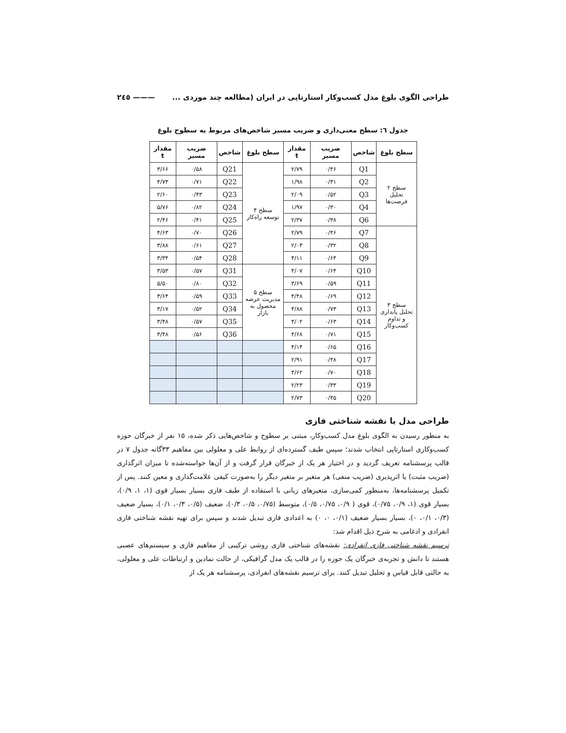طراحی الگوی بلوغ مدل کسب‌وکار استارتاپی در ایران (مطالعه چند موردی ... ——— ٢٤٥
جدول ٦: سطح معنی‌داری و ضریب مسیر شاخص‌های مربوط به سطوح بلوغ
| سطح بلوغ | شاخص | ضریب مسیر | مقدار t | سطح بلوغ | شاخص | ضریب مسیر | مقدار t |
| --- | --- | --- | --- | --- | --- | --- | --- |
| سطح ۲ تحلیل فرصت‌ها | Q1 | ۰/۴۶ | ۲/۷۹ | سطح ۴ توسعه راه‌کار | Q21 | ۰/۵۸ | ۳/۶۶ |
| | Q2 | ۰/۳۱ | ۱/۹۸ | | Q22 | ۰/۷۱ | ۴/۷۳ |
| | Q3 | ۰/۵۲ | ۲/۰۹ | | Q23 | ۰/۴۳ | ۲/۶۰ |
| | Q4 | ۰/۳۰ | ۱/۹۷ | | Q24 | ۰/۸۲ | ۵/۷۶ |
| | Q6 | ۰/۳۸ | ۲/۳۷ | | Q25 | ۰/۴۱ | ۲/۴۶ |
| سطح ۳ تحلیل پایداری و تداوم کسب‌وکار | Q7 | ۰/۴۶ | ۲/۷۹ | | Q26 | ۰/۷۰ | ۴/۶۳ |
| | Q8 | ۰/۳۲ | ۲/۰۳ | | Q27 | ۰/۶۱ | ۳/۸۸ |
| | Q9 | ۰/۶۴ | ۴/۱۱ | | Q28 | ۰/۵۴ | ۳/۳۴ |
| | Q10 | ۰/۶۴ | ۴/۰۷ | سطح ۵ مدیریت عرضه محصول به بازار | Q31 | ۰/۵۷ | ۳/۵۳ |
| | Q11 | ۰/۵۹ | ۳/۶۹ | | Q32 | ۰/۸۰ | ۵/۵۰ |
| | Q12 | ۰/۶۹ | ۴/۴۸ | | Q33 | ۰/۵۹ | ۳/۶۴ |
| | Q13 | ۰/۷۳ | ۴/۸۸ | | Q34 | ۰/۵۲ | ۳/۱۷ |
| | Q14 | ۰/۶۳ | ۴/۰۲ | | Q35 | ۰/۵۷ | ۳/۴۸ |
| | Q15 | ۰/۷۱ | ۴/۶۸ | | Q36 | ۰/۵۶ | ۳/۴۸ |
| | Q16 | ۰/۶۵ | ۴/۱۴ | | | | |
| | Q17 | ۰/۴۸ | ۲/۹۱ | | | | |
| | Q18 | ۰/۷۰ | ۴/۶۲ | | | | |
| | Q19 | ۰/۳۳ | ۲/۲۳ | | | | |
| | Q20 | ۰/۴۵ | ۲/۷۳ | | | | |
طراحی مدل با نقشه شناختی فازی
به منظور رسیدن به الگوی بلوغ مدل کسب‌وکار، مبتنی بر سطوح و شاخص‌هایی ذکر شده، ۱۵ نفر از خبرگان حوزه کسب‌وکاری استارتاپی انتخاب شدند؛ سپس طیف گسترده‌ای از روابط علی و معلولی بین مفاهیم ۳۳گانه جدول ۷ در قالب پرسشنامه تعریف گردید و در اختیار هر یک از خبرگان قرار گرفت و از آن‌ها خواسته‌شده تا میزان اثرگذاری (ضریب مثبت) یا اثرپذیری (ضریب منفی) هر متغیر بر متغیر دیگر را به‌صورت کیفی علامت‌گذاری و معین کنند. پس از تکمیل پرسشنامه‌ها، به‌منظور کمی‌سازی، متغیرهای زبانی با استفاده از طیف فازی بسیار بسیار قوی (۱، ۱، ۰/۹)، بسیار قوی (۱، ۰/۹، ۰/۷۵)، قوی ( ۰/۹، ۰/۷۵، ۰/۵)، متوسط (۰/۷۵، ۰/۵، ۰/۳)، ضعیف (۰/۵، ۰/۳، ۰/۱)، بسیار ضعیف (۰/۳، ۰/۱، ۰)، بسیار بسیار ضعیف (۰/۱، ۰، ۰) به اعدادی فازی تبدیل شدند و سپس برای تهیه نقشه شناختی فازی انفرادی و ادغامی به شرح ذیل اقدام شد:
ترسیم نقشه شناختی فازی انفرادی: نقشه‌های شناختی فازی روشی ترکیبی از مفاهیم فازی و سیستم‌های عصبی هستند تا دانش و تجربه‌ی خبرگان یک حوزه را در قالب یک مدل گرافیکی، از حالت نمادین و ارتباطات علی و معلولی، به حالتی قابل قیاس و تحلیل تبدیل کنند. برای ترسیم نقشه‌های انفرادی، پرسشنامه هر یک از